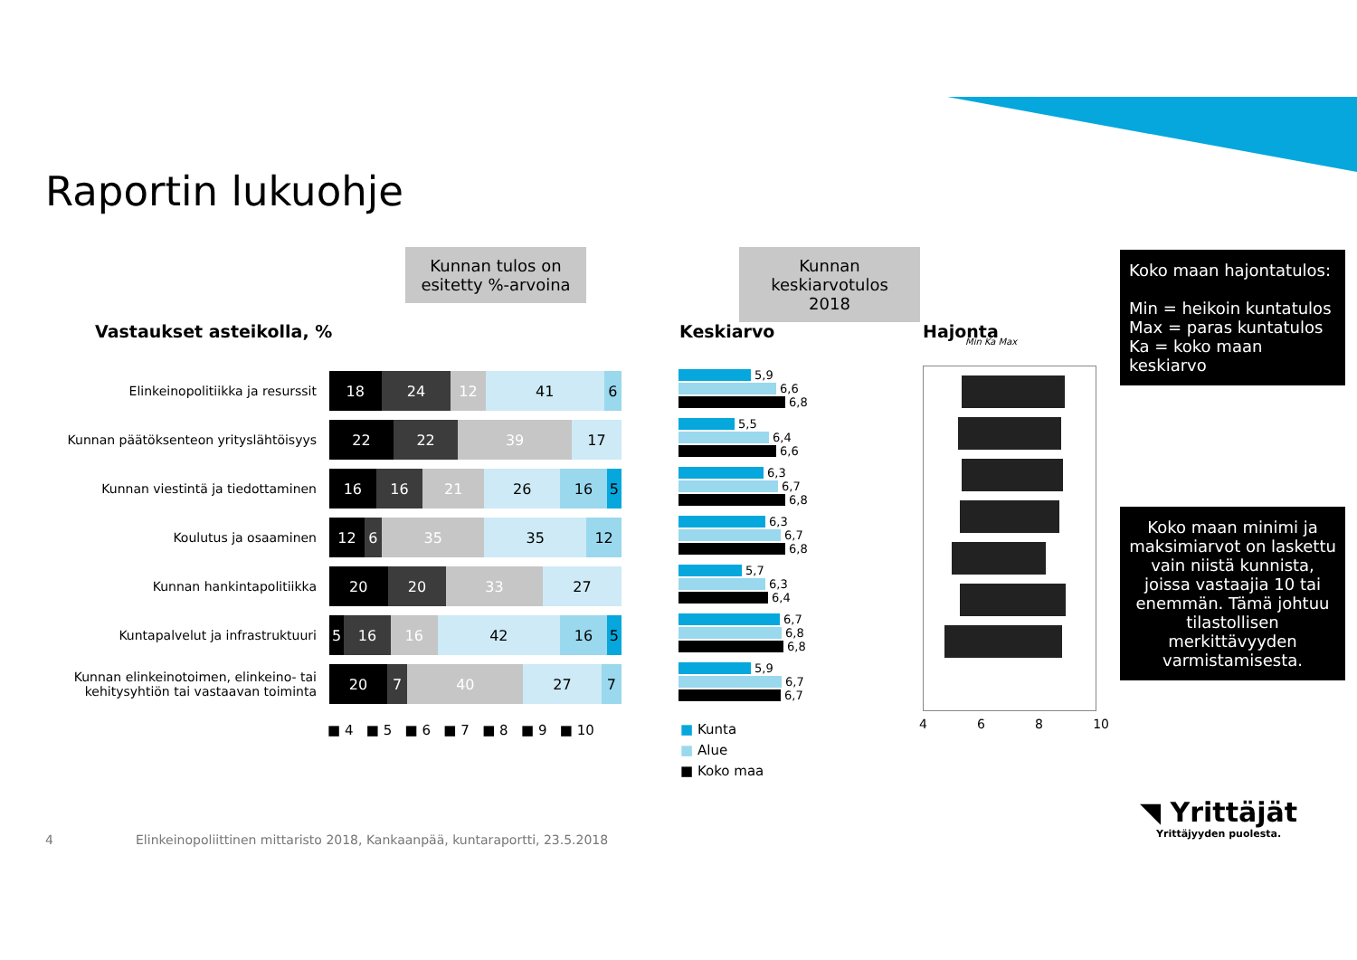Raportin lukuohje
Kunnan tulos on esitetty %-arvoina
Kunnan keskiarvotulos 2018
Koko maan hajontatulos:
Min = heikoin kuntatulos
Max = paras kuntatulos
Ka = koko maan keskiarvo
Koko maan minimi ja maksimiarvot on laskettu vain niistä kunnista, joissa vastaajia 10 tai enemmän. Tämä johtuu tilastollisen merkittävyyden varmistamisesta.
Vastaukset asteikolla, % Keskiarvo Hajonta
Min Ka Max
Elinkeinopolitiikka ja resurssit
18 24 12 41 6
Kunnan päätöksenteon yrityslähtöisyys
22 22 39 17
Kunnan viestintä ja tiedottaminen
16 16 21 26 16 5
Koulutus ja osaaminen
12 6 35 35 12
Kunnan hankintapolitiikka
20 20 33 27
Kuntapalvelut ja infrastruktuuri
5 16 16 42 16 5
Kunnan elinkeinotoimen, elinkeino- tai kehitysyhtiön tai vastaavan toiminta
20 7 40 27 7
■ 4 ■ 5 ■ 6 ■ 7 ■ 8 ■ 9 ■ 10
5,9
6,6
6,8
5,5
6,4
6,6
6,3
6,7
6,8
6,3
6,7
6,8
5,7
6,3
6,4
6,7
6,8
6,8
5,9
6,7
6,7
■ Kunta
■ Alue
■ Koko maa
4 6 8 10
4
Elinkeinopoliittinen mittaristo 2018, Kankaanpää, kuntaraportti, 23.5.2018
◥ Yrittäjät
Yrittäjyyden puolesta.